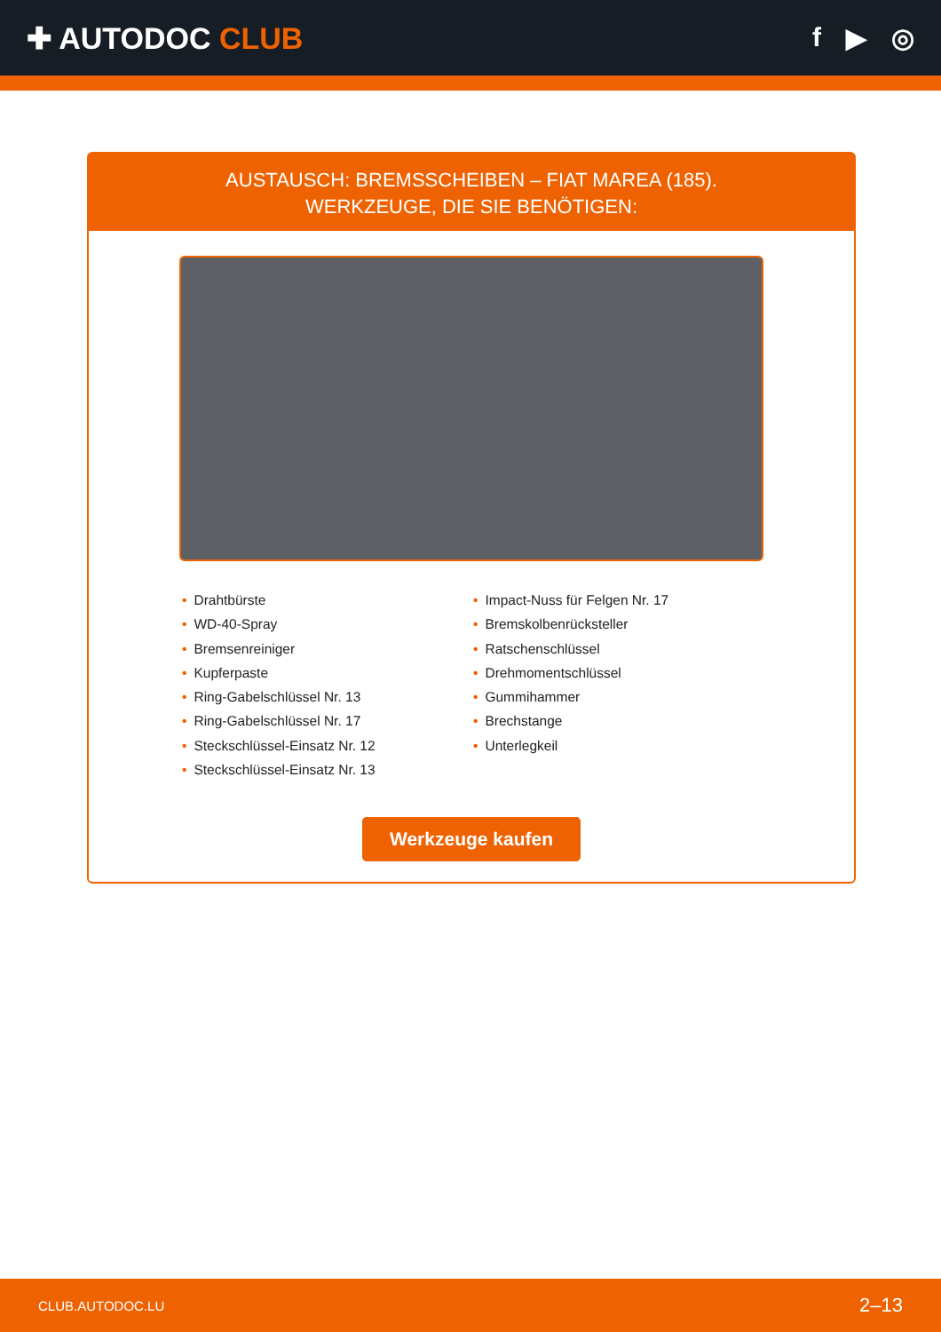✚ AUTODOC CLUB f ▶ ◎
AUSTAUSCH: BREMSSCHEIBEN – FIAT MAREA (185).
WERKZEUGE, DIE SIE BENÖTIGEN:
• Drahtbürste
• WD-40-Spray
• Bremsenreiniger
• Kupferpaste
• Ring-Gabelschlüssel Nr. 13
• Ring-Gabelschlüssel Nr. 17
• Steckschlüssel-Einsatz Nr. 12
• Steckschlüssel-Einsatz Nr. 13
• Impact-Nuss für Felgen Nr. 17
• Bremskolbenrücksteller
• Ratschenschlüssel
• Drehmomentschlüssel
• Gummihammer
• Brechstange
• Unterlegkeil
Werkzeuge kaufen
CLUB.AUTODOC.LU 2–13